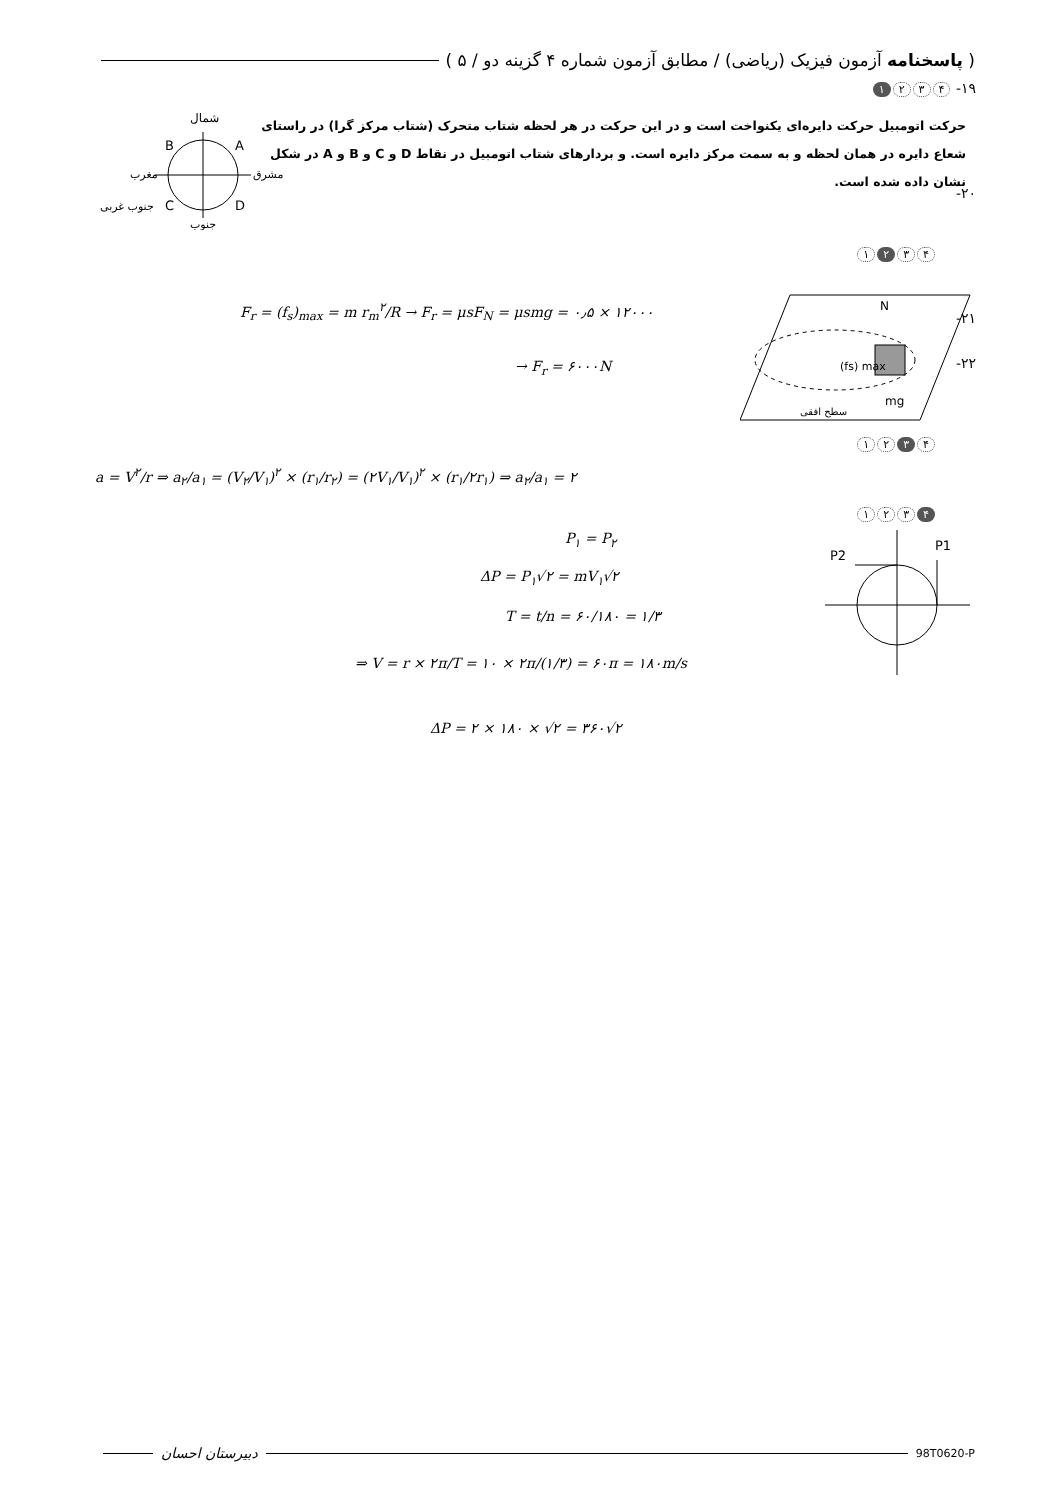( پاسخنامه آزمون فیزیک (ریاضی) / مطابق آزمون شماره ۴ گزینه دو / ۵ )
۱۹- ۴ ۳ ۲ ۱
حرکت اتومبیل حرکت دایره‌ای یکنواخت است و در این حرکت در هر لحظه شتاب متحرک (شتاب مرکز گرا) در راستای شعاع دایره در همان لحظه و به سمت مرکز دایره است. و بردارهای شتاب اتومبیل در نقاط D و C و B و A در شکل نشان داده شده است.
شمال
B
A
C
D
مغرب
مشرق
جنوب غربی
جنوب
۲۰-
۴ ۳ ۲ ۱
F<sub>r</sub> = (f<sub>s</sub>)<sub>max</sub> = m r<sub>m</sub><sup>۲</sup>/R → F<sub>r</sub> = μsF<sub>N</sub> = μsmg = ۰٫۵ × ۱۲۰۰۰
→ F<sub>r</sub> = ۶۰۰۰N
N
(fs) max
mg
سطح افقی
۲۱-
۲۲-
۴ ۳ ۲ ۱
a = V<sup>۲</sup>/r ⇒ a<sub>۲</sub>/a<sub>۱</sub> = (V<sub>۲</sub>/V<sub>۱</sub>)<sup>۲</sup> × (r<sub>۱</sub>/r<sub>۲</sub>) = (۲V<sub>۱</sub>/V<sub>۱</sub>)<sup>۲</sup> × (r<sub>۱</sub>/۲r<sub>۱</sub>) ⇒ a<sub>۲</sub>/a<sub>۱</sub> = ۲
۴ ۳ ۲ ۱
P<sub>۱</sub> = P<sub>۲</sub>
ΔP = P<sub>۱</sub>√۲ = mV<sub>۱</sub>√۲
T = t/n = ۶۰/۱۸۰ = ۱/۳
⇒ V = r × ۲π/T = ۱۰ × ۲π/(۱/۳) = ۶۰π = ۱۸۰m/s
ΔP = ۲ × ۱۸۰ × √۲ = ۳۶۰√۲
P1
P2
دبیرستان احسان 98T0620-P